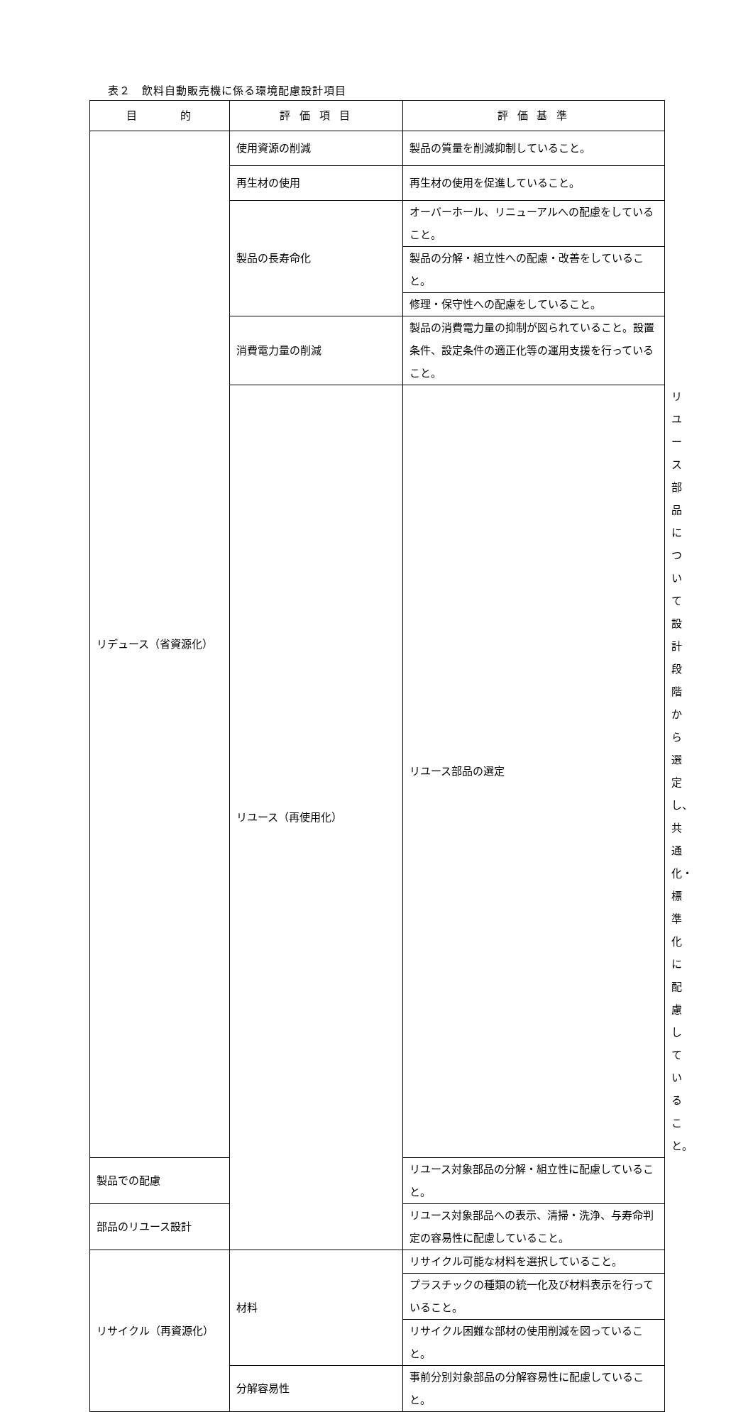表２　飲料自動販売機に係る環境配慮設計項目
| 目 的 | 評 価 項 目 | 評 価 基 準 | |
| --- | --- | --- | --- |
| リデュース（省資源化） | 使用資源の削減 | 製品の質量を削減抑制していること。 | |
| | 再生材の使用 | 再生材の使用を促進していること。 | |
| | 製品の長寿命化 | オーバーホール、リニューアルへの配慮をしていること。 | |
| | | 製品の分解・組立性への配慮・改善をしていること。 | |
| | | 修理・保守性への配慮をしていること。 | |
| | 消費電力量の削減 | 製品の消費電力量の抑制が図られていること。設置条件、設定条件の適正化等の運用支援を行っていること。 | |
| | リユース（再使用化） | リユース部品の選定 | リユース部品について設計段階から選定し、共通化・標準化に配慮していること。 |
| 製品での配慮 | | リユース対象部品の分解・組立性に配慮していること。 | |
| 部品のリユース設計 | | リユース対象部品への表示、清掃・洗浄、与寿命判定の容易性に配慮していること。 | |
| リサイクル（再資源化） | 材料 | リサイクル可能な材料を選択していること。 | |
| | | プラスチックの種類の統一化及び材料表示を行っていること。 | |
| | | リサイクル困難な部材の使用削減を図っていること。 | |
| | 分解容易性 | 事前分別対象部品の分解容易性に配慮していること。 | |